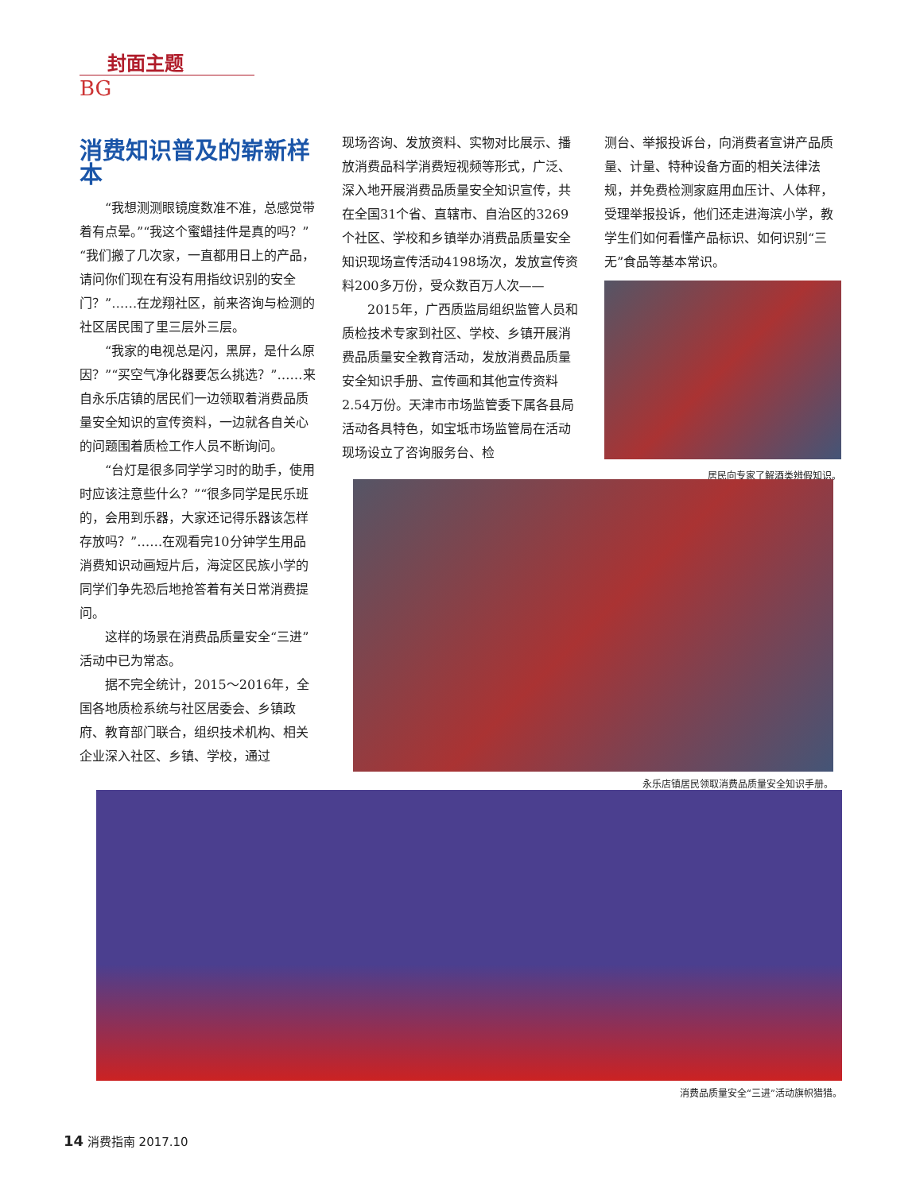封面主题
BG
消费知识普及的崭新样本
“我想测测眼镜度数准不准，总感觉带着有点晕。”“我这个蜜蜡挂件是真的吗？”“我们搬了几次家，一直都用日上的产品，请问你们现在有没有用指纹识别的安全门？”……在龙翔社区，前来咨询与检测的社区居民围了里三层外三层。
“我家的电视总是闪，黑屏，是什么原因？”“买空气净化器要怎么挑选？”……来自永乐店镇的居民们一边领取着消费品质量安全知识的宣传资料，一边就各自关心的问题围着质检工作人员不断询问。
“台灯是很多同学学习时的助手，使用时应该注意些什么？”“很多同学是民乐班的，会用到乐器，大家还记得乐器该怎样存放吗？”……在观看完10分钟学生用品消费知识动画短片后，海淀区民族小学的同学们争先恐后地抢答着有关日常消费提问。
这样的场景在消费品质量安全“三进”活动中已为常态。
据不完全统计，2015～2016年，全国各地质检系统与社区居委会、乡镇政府、教育部门联合，组织技术机构、相关企业深入社区、乡镇、学校，通过
现场咨询、发放资料、实物对比展示、播放消费品科学消费短视频等形式，广泛、深入地开展消费品质量安全知识宣传，共在全国31个省、直辖市、自治区的3269个社区、学校和乡镇举办消费品质量安全知识现场宣传活动4198场次，发放宣传资料200多万份，受众数百万人次——
2015年，广西质监局组织监管人员和质检技术专家到社区、学校、乡镇开展消费品质量安全教育活动，发放消费品质量安全知识手册、宣传画和其他宣传资料2.54万份。天津市市场监管委下属各县局活动各具特色，如宝坻市场监管局在活动现场设立了咨询服务台、检
测台、举报投诉台，向消费者宣讲产品质量、计量、特种设备方面的相关法律法规，并免费检测家庭用血压计、人体秤，受理举报投诉，他们还走进海滨小学，教学生们如何看懂产品标识、如何识别“三无”食品等基本常识。
居民向专家了解酒类辨假知识。
永乐店镇居民领取消费品质量安全知识手册。
消费品质量安全“三进”活动旗帜猎猎。
14 消费指南 2017.10